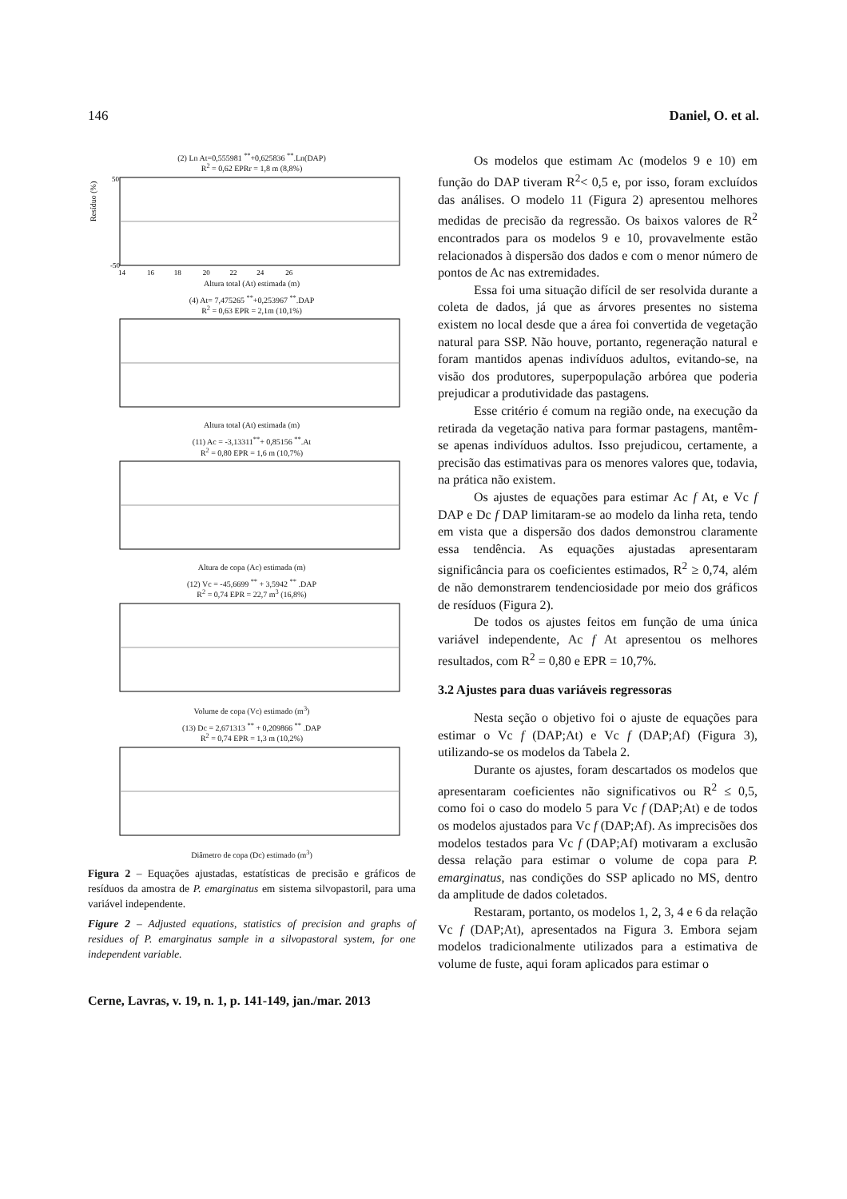146 Daniel, O. et al.
(2) Ln At=0,555981 <sup>**</sup>+0,625836 <sup>**</sup>.Ln(DAP)
R<sup>2</sup> = 0,62 EPRr = 1,8 m (8,8%)
Resíduo (%)
50
-50
14 16 18 20 22 24 26
Altura total (At) estimada (m)
(4) At= 7,475265 <sup>**</sup>+0,253967 <sup>**</sup>.DAP
R<sup>2</sup> = 0,63 EPR = 2,1m (10,1%) Altura total (At) estimada (m)
(11) Ac = -3,13311<sup>**</sup>+ 0,85156 <sup>**</sup>.At
R<sup>2</sup> = 0,80 EPR = 1,6 m (10,7%) Altura de copa (Ac) estimada (m)
(12) Vc = -45,6699 <sup>**</sup> + 3,5942 <sup>**</sup> .DAP
R<sup>2</sup> = 0,74 EPR = 22,7 m<sup>3</sup> (16,8%) Volume de copa (Vc) estimado (m<sup>3</sup>)
(13) Dc = 2,671313 <sup>**</sup> + 0,209866 <sup>**</sup> .DAP
R<sup>2</sup> = 0,74 EPR = 1,3 m (10,2%) Diâmetro de copa (Dc) estimado (m<sup>3</sup>)
Figura 2 – Equações ajustadas, estatísticas de precisão e gráficos de resíduos da amostra de P. emarginatus em sistema silvopastoril, para uma variável independente.
Figure 2 – Adjusted equations, statistics of precision and graphs of residues of P. emarginatus sample in a silvopastoral system, for one independent variable.
Cerne, Lavras, v. 19, n. 1, p. 141-149, jan./mar. 2013
Os modelos que estimam Ac (modelos 9 e 10) em função do DAP tiveram R<sup>2</sup>< 0,5 e, por isso, foram excluídos das análises. O modelo 11 (Figura 2) apresentou melhores medidas de precisão da regressão. Os baixos valores de R<sup>2</sup> encontrados para os modelos 9 e 10, provavelmente estão relacionados à dispersão dos dados e com o menor número de pontos de Ac nas extremidades.
Essa foi uma situação difícil de ser resolvida durante a coleta de dados, já que as árvores presentes no sistema existem no local desde que a área foi convertida de vegetação natural para SSP. Não houve, portanto, regeneração natural e foram mantidos apenas indivíduos adultos, evitando-se, na visão dos produtores, superpopulação arbórea que poderia prejudicar a produtividade das pastagens.
Esse critério é comum na região onde, na execução da retirada da vegetação nativa para formar pastagens, mantêm-se apenas indivíduos adultos. Isso prejudicou, certamente, a precisão das estimativas para os menores valores que, todavia, na prática não existem.
Os ajustes de equações para estimar Ac f At, e Vc f DAP e Dc f DAP limitaram-se ao modelo da linha reta, tendo em vista que a dispersão dos dados demonstrou claramente essa tendência. As equações ajustadas apresentaram significância para os coeficientes estimados, R<sup>2</sup> ≥ 0,74, além de não demonstrarem tendenciosidade por meio dos gráficos de resíduos (Figura 2).
De todos os ajustes feitos em função de uma única variável independente, Ac f At apresentou os melhores resultados, com R<sup>2</sup> = 0,80 e EPR = 10,7%.
3.2 Ajustes para duas variáveis regressoras
Nesta seção o objetivo foi o ajuste de equações para estimar o Vc f (DAP;At) e Vc f (DAP;Af) (Figura 3), utilizando-se os modelos da Tabela 2.
Durante os ajustes, foram descartados os modelos que apresentaram coeficientes não significativos ou R<sup>2</sup> ≤ 0,5, como foi o caso do modelo 5 para Vc f (DAP;At) e de todos os modelos ajustados para Vc f (DAP;Af). As imprecisões dos modelos testados para Vc f (DAP;Af) motivaram a exclusão dessa relação para estimar o volume de copa para P. emarginatus, nas condições do SSP aplicado no MS, dentro da amplitude de dados coletados.
Restaram, portanto, os modelos 1, 2, 3, 4 e 6 da relação Vc f (DAP;At), apresentados na Figura 3. Embora sejam modelos tradicionalmente utilizados para a estimativa de volume de fuste, aqui foram aplicados para estimar o